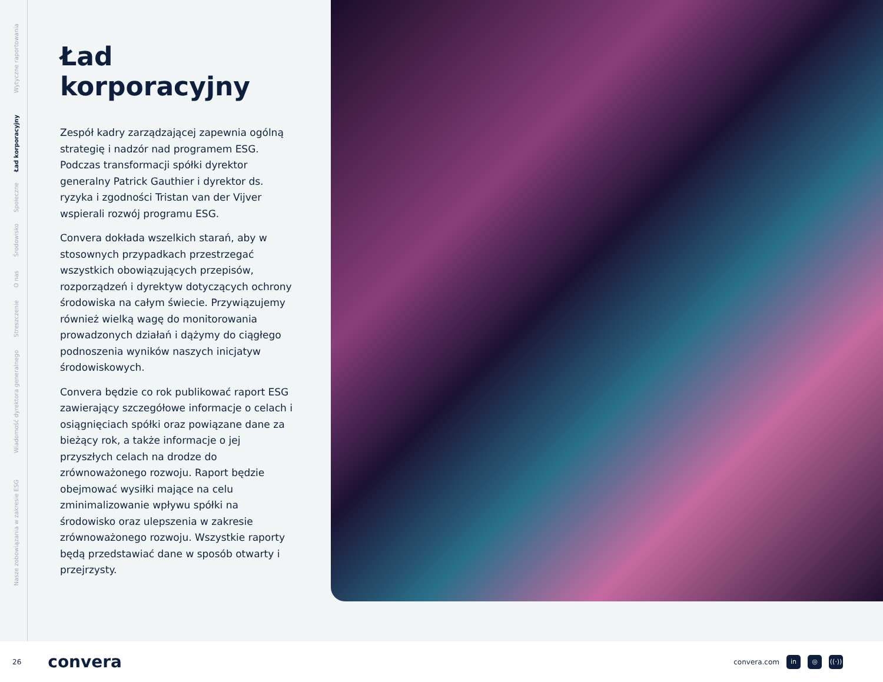Wytyczne raportowania
Ład korporacyjny
Społeczne
Środowisko
O nas
Streszczenie
Wiadomość dyrektora generalnego
Nasze zobowiązania w zakresie ESG
Ład korporacyjny
Zespół kadry zarządzającej zapewnia ogólną strategię i nadzór nad programem ESG. Podczas transformacji spółki dyrektor generalny Patrick Gauthier i dyrektor ds. ryzyka i zgodności Tristan van der Vijver wspierali rozwój programu ESG.
Convera dokłada wszelkich starań, aby w stosownych przypadkach przestrzegać wszystkich obowiązujących przepisów, rozporządzeń i dyrektyw dotyczących ochrony środowiska na całym świecie. Przywiązujemy również wielką wagę do monitorowania prowadzonych działań i dążymy do ciągłego podnoszenia wyników naszych inicjatyw środowiskowych.
Convera będzie co rok publikować raport ESG zawierający szczegółowe informacje o celach i osiągnięciach spółki oraz powiązane dane za bieżący rok, a także informacje o jej przyszłych celach na drodze do zrównoważonego rozwoju. Raport będzie obejmować wysiłki mające na celu zminimalizowanie wpływu spółki na środowisko oraz ulepszenia w zakresie zrównoważonego rozwoju. Wszystkie raporty będą przedstawiać dane w sposób otwarty i przejrzysty.
26 convera convera.com in ◎ ((·))